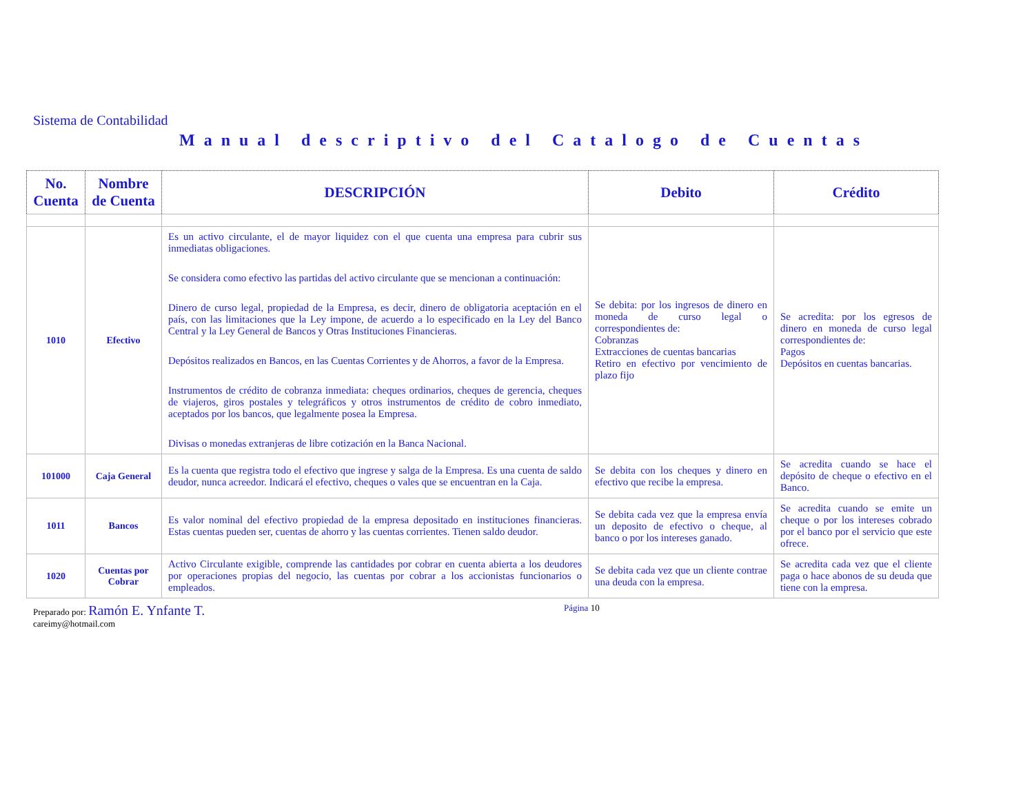Sistema de Contabilidad
Manual descriptivo del Catalogo de Cuentas
| No. Cuenta | Nombre de Cuenta | DESCRIPCIÓN | Debito | Crédito |
| --- | --- | --- | --- | --- |
| 1010 | Efectivo | Es un activo circulante, el de mayor liquidez con el que cuenta una empresa para cubrir sus inmediatas obligaciones. Se considera como efectivo las partidas del activo circulante que se mencionan a continuación: Dinero de curso legal, propiedad de la Empresa, es decir, dinero de obligatoria aceptación en el país, con las limitaciones que la Ley impone, de acuerdo a lo especificado en la Ley del Banco Central y la Ley General de Bancos y Otras Instituciones Financieras. Depósitos realizados en Bancos, en las Cuentas Corrientes y de Ahorros, a favor de la Empresa. Instrumentos de crédito de cobranza inmediata: cheques ordinarios, cheques de gerencia, cheques de viajeros, giros postales y telegráficos y otros instrumentos de crédito de cobro inmediato, aceptados por los bancos, que legalmente posea la Empresa. Divisas o monedas extranjeras de libre cotización en la Banca Nacional. | Se debita: por los ingresos de dinero en moneda de curso legal o correspondientes de: Cobranzas Extracciones de cuentas bancarias Retiro en efectivo por vencimiento de plazo fijo | Se acredita: por los egresos de dinero en moneda de curso legal correspondientes de: Pagos Depósitos en cuentas bancarias. |
| 101000 | Caja General | Es la cuenta que registra todo el efectivo que ingrese y salga de la Empresa. Es una cuenta de saldo deudor, nunca acreedor. Indicará el efectivo, cheques o vales que se encuentran en la Caja. | Se debita con los cheques y dinero en efectivo que recibe la empresa. | Se acredita cuando se hace el depósito de cheque o efectivo en el Banco. |
| 1011 | Bancos | Es valor nominal del efectivo propiedad de la empresa depositado en instituciones financieras. Estas cuentas pueden ser, cuentas de ahorro y las cuentas corrientes. Tienen saldo deudor. | Se debita cada vez que la empresa envía un deposito de efectivo o cheque, al banco o por los intereses ganado. | Se acredita cuando se emite un cheque o por los intereses cobrado por el banco por el servicio que este ofrece. |
| 1020 | Cuentas por Cobrar | Activo Circulante exigible, comprende las cantidades por cobrar en cuenta abierta a los deudores por operaciones propias del negocio, las cuentas por cobrar a los accionistas funcionarios o empleados. | Se debita cada vez que un cliente contrae una deuda con la empresa. | Se acredita cada vez que el cliente paga o hace abonos de su deuda que tiene con la empresa. |
Preparado por: Ramón E. Ynfante T.
careimy@hotmail.com
Página 10